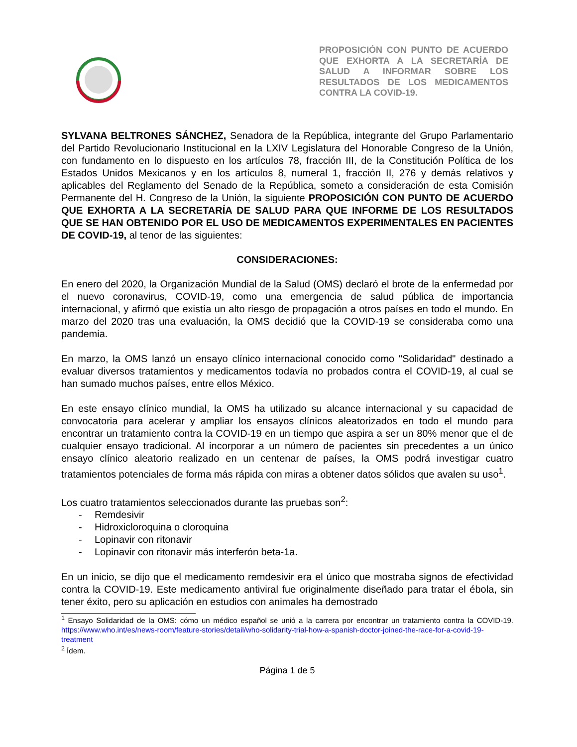PROPOSICIÓN CON PUNTO DE ACUERDO QUE EXHORTA A LA SECRETARÍA DE SALUD A INFORMAR SOBRE LOS RESULTADOS DE LOS MEDICAMENTOS CONTRA LA COVID-19.
SYLVANA BELTRONES SÁNCHEZ, Senadora de la República, integrante del Grupo Parlamentario del Partido Revolucionario Institucional en la LXIV Legislatura del Honorable Congreso de la Unión, con fundamento en lo dispuesto en los artículos 78, fracción III, de la Constitución Política de los Estados Unidos Mexicanos y en los artículos 8, numeral 1, fracción II, 276 y demás relativos y aplicables del Reglamento del Senado de la República, someto a consideración de esta Comisión Permanente del H. Congreso de la Unión, la siguiente PROPOSICIÓN CON PUNTO DE ACUERDO QUE EXHORTA A LA SECRETARÍA DE SALUD PARA QUE INFORME DE LOS RESULTADOS QUE SE HAN OBTENIDO POR EL USO DE MEDICAMENTOS EXPERIMENTALES EN PACIENTES DE COVID-19, al tenor de las siguientes:
CONSIDERACIONES:
En enero del 2020, la Organización Mundial de la Salud (OMS) declaró el brote de la enfermedad por el nuevo coronavirus, COVID-19, como una emergencia de salud pública de importancia internacional, y afirmó que existía un alto riesgo de propagación a otros países en todo el mundo. En marzo del 2020 tras una evaluación, la OMS decidió que la COVID-19 se consideraba como una pandemia.
En marzo, la OMS lanzó un ensayo clínico internacional conocido como "Solidaridad" destinado a evaluar diversos tratamientos y medicamentos todavía no probados contra el COVID-19, al cual se han sumado muchos países, entre ellos México.
En este ensayo clínico mundial, la OMS ha utilizado su alcance internacional y su capacidad de convocatoria para acelerar y ampliar los ensayos clínicos aleatorizados en todo el mundo para encontrar un tratamiento contra la COVID-19 en un tiempo que aspira a ser un 80% menor que el de cualquier ensayo tradicional. Al incorporar a un número de pacientes sin precedentes a un único ensayo clínico aleatorio realizado en un centenar de países, la OMS podrá investigar cuatro tratamientos potenciales de forma más rápida con miras a obtener datos sólidos que avalen su uso<sup>1</sup>.
Los cuatro tratamientos seleccionados durante las pruebas son<sup>2</sup>:
- Remdesivir
- Hidroxicloroquina o cloroquina
- Lopinavir con ritonavir
- Lopinavir con ritonavir más interferón beta-1a.
En un inicio, se dijo que el medicamento remdesivir era el único que mostraba signos de efectividad contra la COVID-19. Este medicamento antiviral fue originalmente diseñado para tratar el ébola, sin tener éxito, pero su aplicación en estudios con animales ha demostrado
<sup>1</sup> Ensayo Solidaridad de la OMS: cómo un médico español se unió a la carrera por encontrar un tratamiento contra la COVID-19. https://www.who.int/es/news-room/feature-stories/detail/who-solidarity-trial-how-a-spanish-doctor-joined-the-race-for-a-covid-19-treatment
<sup>2</sup> Ídem.
Página 1 de 5